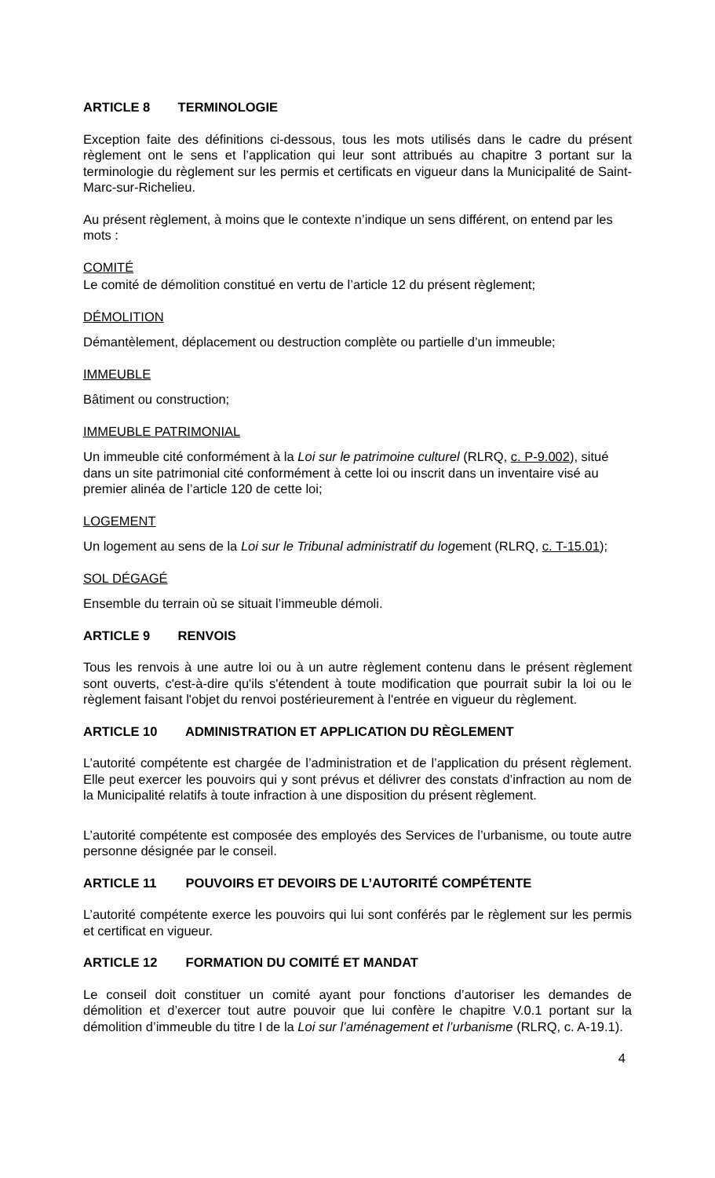ARTICLE 8 TERMINOLOGIE
Exception faite des définitions ci-dessous, tous les mots utilisés dans le cadre du présent règlement ont le sens et l’application qui leur sont attribués au chapitre 3 portant sur la terminologie du règlement sur les permis et certificats en vigueur dans la Municipalité de Saint-Marc-sur-Richelieu.
Au présent règlement, à moins que le contexte n’indique un sens différent, on entend par les mots :
COMITÉ
Le comité de démolition constitué en vertu de l’article 12 du présent règlement;
DÉMOLITION
Démantèlement, déplacement ou destruction complète ou partielle d’un immeuble;
IMMEUBLE
Bâtiment ou construction;
IMMEUBLE PATRIMONIAL
Un immeuble cité conformément à la Loi sur le patrimoine culturel (RLRQ, c. P-9.002), situé dans un site patrimonial cité conformément à cette loi ou inscrit dans un inventaire visé au premier alinéa de l’article 120 de cette loi;
LOGEMENT
Un logement au sens de la Loi sur le Tribunal administratif du logement (RLRQ, c. T-15.01);
SOL DÉGAGÉ
Ensemble du terrain où se situait l’immeuble démoli.
ARTICLE 9 RENVOIS
Tous les renvois à une autre loi ou à un autre règlement contenu dans le présent règlement sont ouverts, c'est-à-dire qu'ils s'étendent à toute modification que pourrait subir la loi ou le règlement faisant l'objet du renvoi postérieurement à l'entrée en vigueur du règlement.
ARTICLE 10 ADMINISTRATION ET APPLICATION DU RÈGLEMENT
L’autorité compétente est chargée de l’administration et de l’application du présent règlement. Elle peut exercer les pouvoirs qui y sont prévus et délivrer des constats d’infraction au nom de la Municipalité relatifs à toute infraction à une disposition du présent règlement.
L’autorité compétente est composée des employés des Services de l’urbanisme, ou toute autre personne désignée par le conseil.
ARTICLE 11 POUVOIRS ET DEVOIRS DE L’AUTORITÉ COMPÉTENTE
L’autorité compétente exerce les pouvoirs qui lui sont conférés par le règlement sur les permis et certificat en vigueur.
ARTICLE 12 FORMATION DU COMITÉ ET MANDAT
Le conseil doit constituer un comité ayant pour fonctions d’autoriser les demandes de démolition et d’exercer tout autre pouvoir que lui confère le chapitre V.0.1 portant sur la démolition d’immeuble du titre I de la Loi sur l’aménagement et l’urbanisme (RLRQ, c. A-19.1).
4